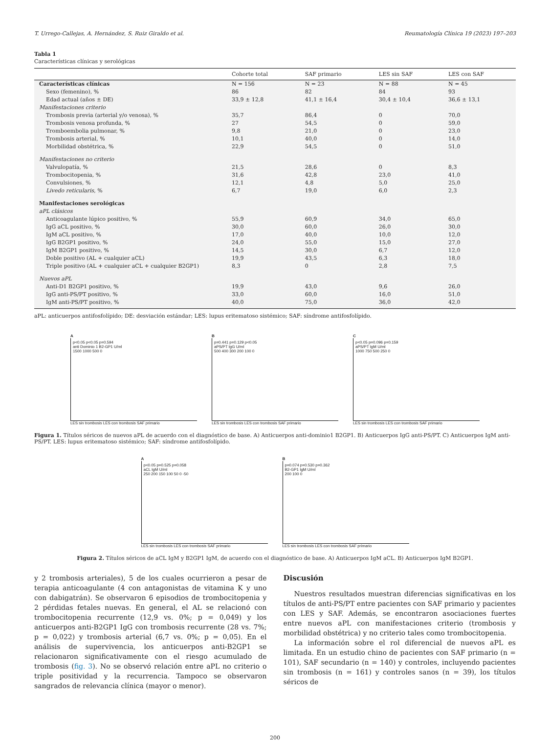T. Urrego-Callejas, A. Hernández, S. Ruiz Giraldo et al. Reumatología Clínica 19 (2023) 197–203
Tabla 1
Características clínicas y serológicas
| | Cohorte total | SAF primario | LES sin SAF | LES con SAF |
| --- | --- | --- | --- | --- |
| Características clínicas | N = 156 | N = 23 | N = 88 | N = 45 |
| Sexo (femenino), % | 86 | 82 | 84 | 93 |
| Edad actual (años ± DE) | 33,9 ± 12,8 | 41,1 ± 16,4 | 30,4 ± 10,4 | 36,6 ± 13,1 |
| Manifestaciones criterio | | | | |
| Trombosis previa (arterial y/o venosa), % | 35,7 | 86,4 | 0 | 70,0 |
| Trombosis venosa profunda, % | 27 | 54,5 | 0 | 59,0 |
| Tromboembolia pulmonar, % | 9,8 | 21,0 | 0 | 23,0 |
| Trombosis arterial, % | 10,1 | 40,0 | 0 | 14,0 |
| Morbilidad obstétrica, % | 22,9 | 54,5 | 0 | 51,0 |
| Manifestaciones no criterio | | | | |
| Valvulopatía, % | 21,5 | 28,6 | 0 | 8,3 |
| Trombocitopenia, % | 31,6 | 42,8 | 23,0 | 41,0 |
| Convulsiones, % | 12,1 | 4,8 | 5,0 | 25,0 |
| Livedo reticularis , % | 6,7 | 19,0 | 6,0 | 2,3 |
| Manifestaciones serológicas | | | | |
| aPL clásicos | | | | |
| Anticoagulante lúpico positivo, % | 55,9 | 60,9 | 34,0 | 65,0 |
| IgG aCL positivo, % | 30,0 | 60,0 | 26,0 | 30,0 |
| IgM aCL positivo, % | 17,0 | 40,0 | 10,0 | 12,0 |
| IgG B2GP1 positivo, % | 24,0 | 55,0 | 15,0 | 27,0 |
| IgM B2GP1 positivo, % | 14,5 | 30,0 | 6,7 | 12,0 |
| Doble positivo (AL + cualquier aCL) | 19,9 | 43,5 | 6,3 | 18,0 |
| Triple positivo (AL + cualquier aCL + cualquier B2GP1) | 8,3 | 0 | 2,8 | 7,5 |
| Nuevos aPL | | | | |
| Anti-D1 B2GP1 positivo, % | 19,9 | 43,0 | 9,6 | 26,0 |
| IgG anti-PS/PT positivo, % | 33,0 | 60,0 | 16,0 | 51,0 |
| IgM anti-PS/PT positivo, % | 40,0 | 75,0 | 36,0 | 42,0 |
aPL: anticuerpos antifosfolípido; DE: desviación estándar; LES: lupus eritematoso sistémico; SAF: síndrome antifosfolípido.
A
p<0.05 p<0.05 p=0.594
anti Dominio 1 B2-GP1 U/ml
1500 1000 500 0
LES sin trombosis LES con trombosis SAF primario
B
p=0.441 p=0.129 p<0.05
aPS/PT IgG U/ml
500 400 300 200 100 0
LES sin trombosis LES con trombosis SAF primario
C
p<0.05 p=0.096 p=0.159
aPS/PT IgM U/ml
1000 750 500 250 0
LES sin trombosis LES con trombosis SAF primario
Figura 1. Títulos séricos de nuevos aPL de acuerdo con el diagnóstico de base. A) Anticuerpos anti-dominio1 B2GP1. B) Anticuerpos IgG anti-PS/PT. C) Anticuerpos IgM anti-PS/PT. LES: lupus eritematoso sistémico; SAF: síndrome antifosfolípido.
A
p<0.05 p=0.525 p=0.058
aCL IgM U/ml
250 200 150 100 50 0 -50
LES sin trombosis LES con trombosis SAF primario
B
p=0.074 p=0.530 p=0.362
B2-GP1 IgM U/ml
200 100 0
LES sin trombosis LES con trombosis SAF primario
Figura 2. Títulos séricos de aCL IgM y B2GP1 IgM, de acuerdo con el diagnóstico de base. A) Anticuerpos IgM aCL. B) Anticuerpos IgM B2GP1.
y 2 trombosis arteriales), 5 de los cuales ocurrieron a pesar de terapia anticoagulante (4 con antagonistas de vitamina K y uno con dabigatrán). Se observaron 6 episodios de trombocitopenia y 2 pérdidas fetales nuevas. En general, el AL se relacionó con trombocitopenia recurrente (12,9 vs. 0%; p = 0,049) y los anticuerpos anti-B2GP1 IgG con trombosis recurrente (28 vs. 7%; p = 0,022) y trombosis arterial (6,7 vs. 0%; p = 0,05). En el análisis de supervivencia, los anticuerpos anti-B2GP1 se relacionaron significativamente con el riesgo acumulado de trombosis (fig. 3). No se observó relación entre aPL no criterio o triple positividad y la recurrencia. Tampoco se observaron sangrados de relevancia clínica (mayor o menor).
Discusión
Nuestros resultados muestran diferencias significativas en los títulos de anti-PS/PT entre pacientes con SAF primario y pacientes con LES y SAF. Además, se encontraron asociaciones fuertes entre nuevos aPL con manifestaciones criterio (trombosis y morbilidad obstétrica) y no criterio tales como trombocitopenia.
La información sobre el rol diferencial de nuevos aPL es limitada. En un estudio chino de pacientes con SAF primario (n = 101), SAF secundario (n = 140) y controles, incluyendo pacientes sin trombosis (n = 161) y controles sanos (n = 39), los títulos séricos de
200